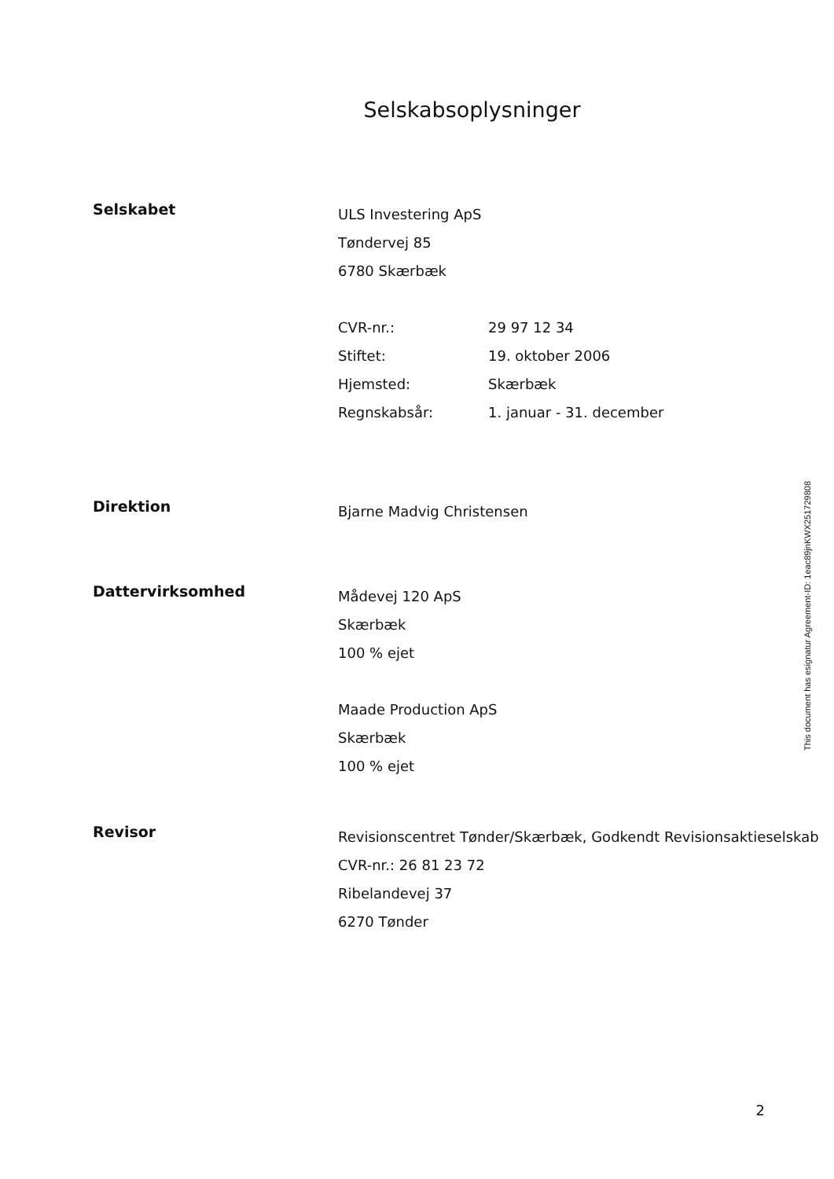Selskabsoplysninger
Selskabet
ULS Investering ApS
Tøndervej 85
6780 Skærbæk
CVR-nr.: 29 97 12 34
Stiftet: 19. oktober 2006
Hjemsted: Skærbæk
Regnskabsår: 1. januar - 31. december
Direktion
Bjarne Madvig Christensen
Dattervirksomhed
Mådevej 120 ApS
Skærbæk
100 % ejet
Maade Production ApS
Skærbæk
100 % ejet
Revisor
Revisionscentret Tønder/Skærbæk, Godkendt Revisionsaktieselskab
CVR-nr.: 26 81 23 72
Ribelandevej 37
6270 Tønder
This document has esignatur Agreement-ID: 1eac89jnKWX251729808
2